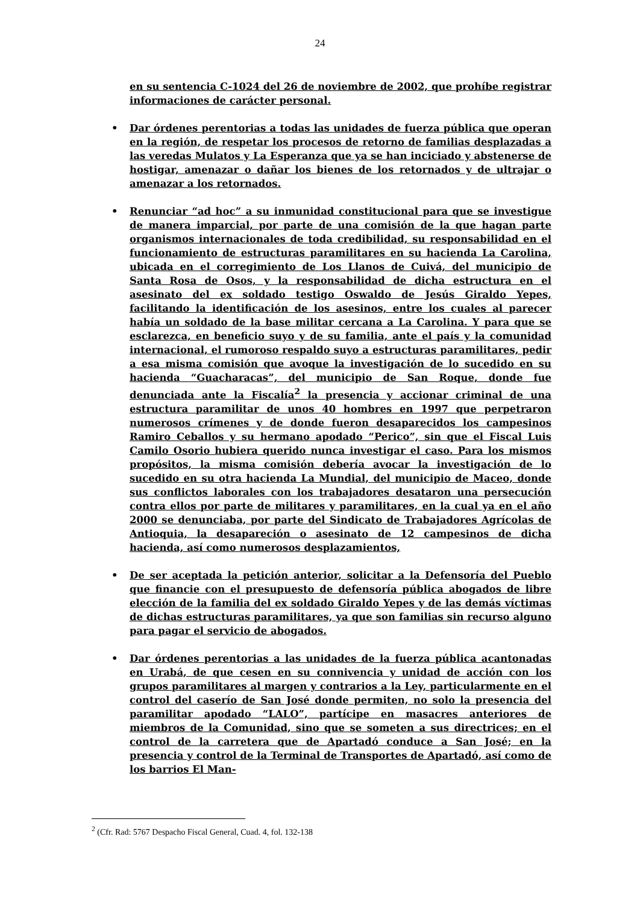24
en su sentencia C-1024 del 26 de noviembre de 2002, que prohíbe registrar informaciones de carácter personal.
• Dar órdenes perentorias a todas las unidades de fuerza pública que operan en la región, de respetar los procesos de retorno de familias desplazadas a las veredas Mulatos y La Esperanza que ya se han inciciado y abstenerse de hostigar, amenazar o dañar los bienes de los retornados y de ultrajar o amenazar a los retornados.
• Renunciar “ad hoc” a su inmunidad constitucional para que se investigue de manera imparcial, por parte de una comisión de la que hagan parte organismos internacionales de toda credibilidad, su responsabilidad en el funcionamiento de estructuras paramilitares en su hacienda La Carolina, ubicada en el corregimiento de Los Llanos de Cuivá, del municipio de Santa Rosa de Osos, y la responsabilidad de dicha estructura en el asesinato del ex soldado testigo Oswaldo de Jesús Giraldo Yepes, facilitando la identificación de los asesinos, entre los cuales al parecer había un soldado de la base militar cercana a La Carolina. Y para que se esclarezca, en beneficio suyo y de su familia, ante el país y la comunidad internacional, el rumoroso respaldo suyo a estructuras paramilitares, pedir a esa misma comisión que avoque la investigación de lo sucedido en su hacienda “Guacharacas”, del municipio de San Roque, donde fue denunciada ante la Fiscalía<sup>2</sup> la presencia y accionar criminal de una estructura paramilitar de unos 40 hombres en 1997 que perpetraron numerosos crímenes y de donde fueron desaparecidos los campesinos Ramiro Ceballos y su hermano apodado “Perico”, sin que el Fiscal Luis Camilo Osorio hubiera querido nunca investigar el caso. Para los mismos propósitos, la misma comisión debería avocar la investigación de lo sucedido en su otra hacienda La Mundial, del municipio de Maceo, donde sus conflictos laborales con los trabajadores desataron una persecución contra ellos por parte de militares y paramilitares, en la cual ya en el año 2000 se denunciaba, por parte del Sindicato de Trabajadores Agrícolas de Antioquia, la desapareción o asesinato de 12 campesinos de dicha hacienda, así como numerosos desplazamientos,
• De ser aceptada la petición anterior, solicitar a la Defensoría del Pueblo que financie con el presupuesto de defensoría pública abogados de libre elección de la familia del ex soldado Giraldo Yepes y de las demás víctimas de dichas estructuras paramilitares, ya que son familias sin recurso alguno para pagar el servicio de abogados.
• Dar órdenes perentorias a las unidades de la fuerza pública acantonadas en Urabá, de que cesen en su connivencia y unidad de acción con los grupos paramilitares al margen y contrarios a la Ley, particularmente en el control del caserío de San José donde permiten, no solo la presencia del paramilitar apodado “LALO”, partícipe en masacres anteriores de miembros de la Comunidad, sino que se someten a sus directrices; en el control de la carretera que de Apartadó conduce a San José; en la presencia y control de la Terminal de Transportes de Apartadó, así como de los barrios El Man-
<sup>2</sup> (Cfr. Rad: 5767 Despacho Fiscal General, Cuad. 4, fol. 132-138